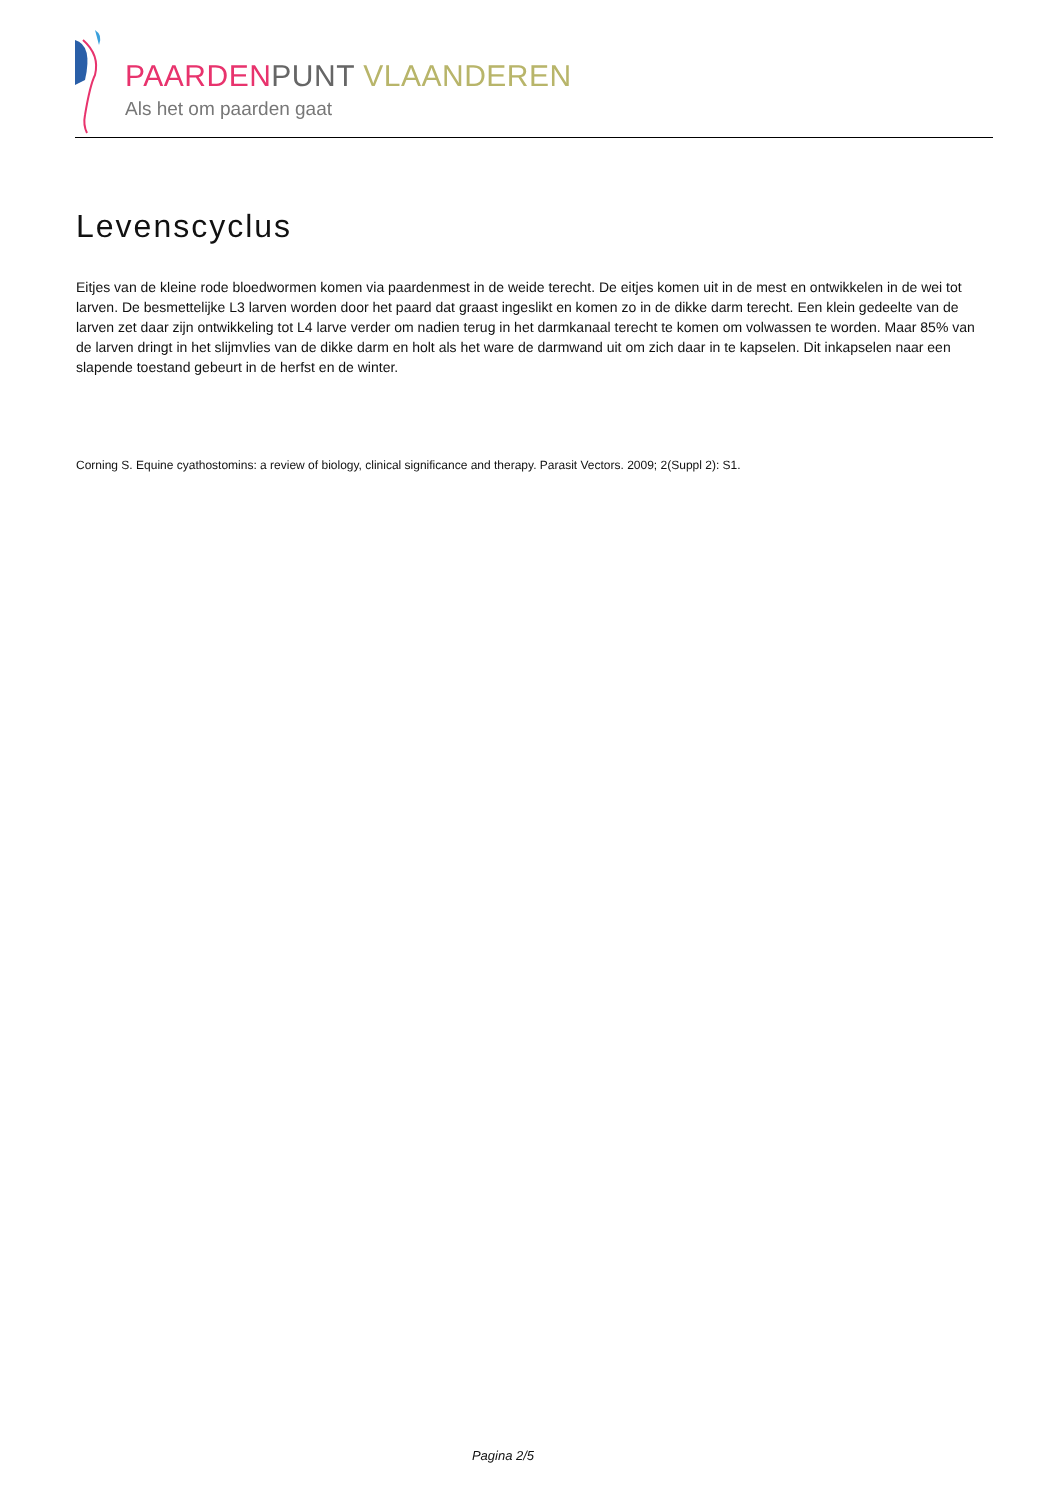PAARDEN PUNT VLAANDEREN
Als het om paarden gaat
Levenscyclus
Eitjes van de kleine rode bloedwormen komen via paardenmest in de weide terecht. De eitjes komen uit in de mest en ontwikkelen in de wei tot larven. De besmettelijke L3 larven worden door het paard dat graast ingeslikt en komen zo in de dikke darm terecht. Een klein gedeelte van de larven zet daar zijn ontwikkeling tot L4 larve verder om nadien terug in het darmkanaal terecht te komen om volwassen te worden. Maar 85% van de larven dringt in het slijmvlies van de dikke darm en holt als het ware de darmwand uit om zich daar in te kapselen. Dit inkapselen naar een slapende toestand gebeurt in de herfst en de winter.
Corning S. Equine cyathostomins: a review of biology, clinical significance and therapy. Parasit Vectors. 2009; 2(Suppl 2): S1.
Pagina 2/5